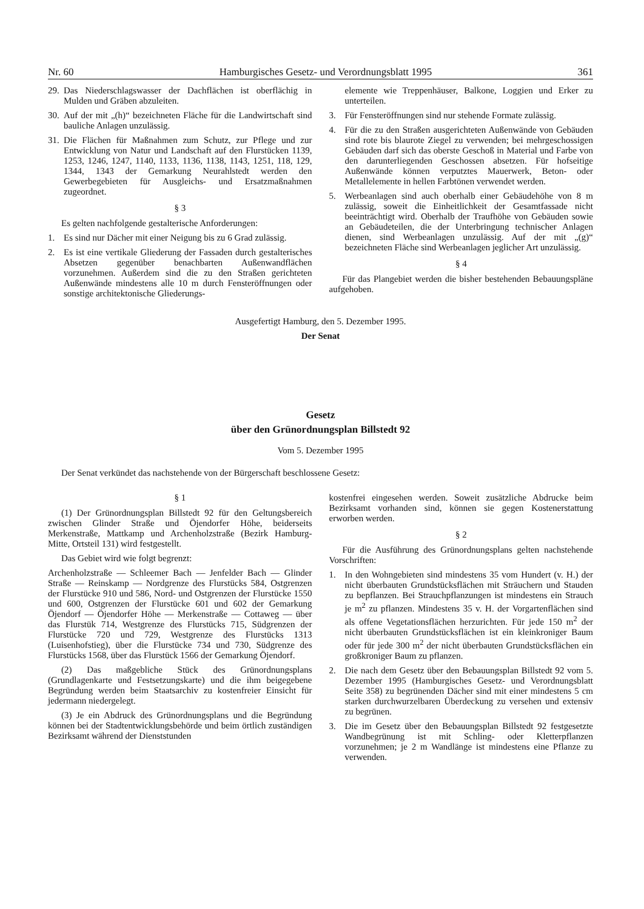Nr. 60 Hamburgisches Gesetz- und Verordnungsblatt 1995 361
29. Das Niederschlagswasser der Dachflächen ist oberflächig in Mulden und Gräben abzuleiten.
30. Auf der mit „(h)“ bezeichneten Fläche für die Landwirtschaft sind bauliche Anlagen unzulässig.
31. Die Flächen für Maßnahmen zum Schutz, zur Pflege und zur Entwicklung von Natur und Landschaft auf den Flurstücken 1139, 1253, 1246, 1247, 1140, 1133, 1136, 1138, 1143, 1251, 118, 129, 1344, 1343 der Gemarkung Neurahlstedt werden den Gewerbegebieten für Ausgleichs- und Ersatzmaßnahmen zugeordnet.
§ 3
Es gelten nachfolgende gestalterische Anforderungen:
1. Es sind nur Dächer mit einer Neigung bis zu 6 Grad zulässig.
2. Es ist eine vertikale Gliederung der Fassaden durch gestalterisches Absetzen gegenüber benachbarten Außenwandflächen vorzunehmen. Außerdem sind die zu den Straßen gerichteten Außenwände mindestens alle 10 m durch Fensteröffnungen oder sonstige architektonische Gliederungs-
elemente wie Treppenhäuser, Balkone, Loggien und Erker zu unterteilen.
3. Für Fensteröffnungen sind nur stehende Formate zulässig.
4. Für die zu den Straßen ausgerichteten Außenwände von Gebäuden sind rote bis blaurote Ziegel zu verwenden; bei mehrgeschossigen Gebäuden darf sich das oberste Geschoß in Material und Farbe von den darunterliegenden Geschossen absetzen. Für hofseitige Außenwände können verputztes Mauerwerk, Beton- oder Metallelemente in hellen Farbtönen verwendet werden.
5. Werbeanlagen sind auch oberhalb einer Gebäudehöhe von 8 m zulässig, soweit die Einheitlichkeit der Gesamtfassade nicht beeinträchtigt wird. Oberhalb der Traufhöhe von Gebäuden sowie an Gebäudeteilen, die der Unterbringung technischer Anlagen dienen, sind Werbeanlagen unzulässig. Auf der mit „(g)“ bezeichneten Fläche sind Werbeanlagen jeglicher Art unzulässig.
§ 4
Für das Plangebiet werden die bisher bestehenden Bebauungspläne aufgehoben.
Ausgefertigt Hamburg, den 5. Dezember 1995.
Der Senat
Gesetz
über den Grünordnungsplan Billstedt 92
Vom 5. Dezember 1995
Der Senat verkündet das nachstehende von der Bürgerschaft beschlossene Gesetz:
§ 1
(1) Der Grünordnungsplan Billstedt 92 für den Geltungsbereich zwischen Glinder Straße und Öjendorfer Höhe, beiderseits Merkenstraße, Mattkamp und Archenholzstraße (Bezirk Hamburg-Mitte, Ortsteil 131) wird festgestellt.
Das Gebiet wird wie folgt begrenzt:
Archenholzstraße — Schleemer Bach — Jenfelder Bach — Glinder Straße — Reinskamp — Nordgrenze des Flurstücks 584, Ostgrenzen der Flurstücke 910 und 586, Nord- und Ostgrenzen der Flurstücke 1550 und 600, Ostgrenzen der Flurstücke 601 und 602 der Gemarkung Öjendorf — Öjendorfer Höhe — Merkenstraße — Cottaweg — über das Flurstük 714, Westgrenze des Flurstücks 715, Südgrenzen der Flurstücke 720 und 729, Westgrenze des Flurstücks 1313 (Luisenhofstieg), über die Flurstücke 734 und 730, Südgrenze des Flurstücks 1568, über das Flurstück 1566 der Gemarkung Öjendorf.
(2) Das maßgebliche Stück des Grünordnungsplans (Grundlagenkarte und Festsetzungskarte) und die ihm beigegebene Begründung werden beim Staatsarchiv zu kostenfreier Einsicht für jedermann niedergelegt.
(3) Je ein Abdruck des Grünordnungsplans und die Begründung können bei der Stadtentwicklungsbehörde und beim örtlich zuständigen Bezirksamt während der Dienststunden
kostenfrei eingesehen werden. Soweit zusätzliche Abdrucke beim Bezirksamt vorhanden sind, können sie gegen Kostenerstattung erworben werden.
§ 2
Für die Ausführung des Grünordnungsplans gelten nachstehende Vorschriften:
1. In den Wohngebieten sind mindestens 35 vom Hundert (v. H.) der nicht überbauten Grundstücksflächen mit Sträuchern und Stauden zu bepflanzen. Bei Strauchpflanzungen ist mindestens ein Strauch je m<sup>2</sup> zu pflanzen. Mindestens 35 v. H. der Vorgartenflächen sind als offene Vegetationsflächen herzurichten. Für jede 150 m<sup>2</sup> der nicht überbauten Grundstücksflächen ist ein kleinkroniger Baum oder für jede 300 m<sup>2</sup> der nicht überbauten Grundstücksflächen ein großkroniger Baum zu pflanzen.
2. Die nach dem Gesetz über den Bebauungsplan Billstedt 92 vom 5. Dezember 1995 (Hamburgisches Gesetz- und Verordnungsblatt Seite 358) zu begrünenden Dächer sind mit einer mindestens 5 cm starken durchwurzelbaren Überdeckung zu versehen und extensiv zu begrünen.
3. Die im Gesetz über den Bebauungsplan Billstedt 92 festgesetzte Wandbegrünung ist mit Schling- oder Kletterpflanzen vorzunehmen; je 2 m Wandlänge ist mindestens eine Pflanze zu verwenden.